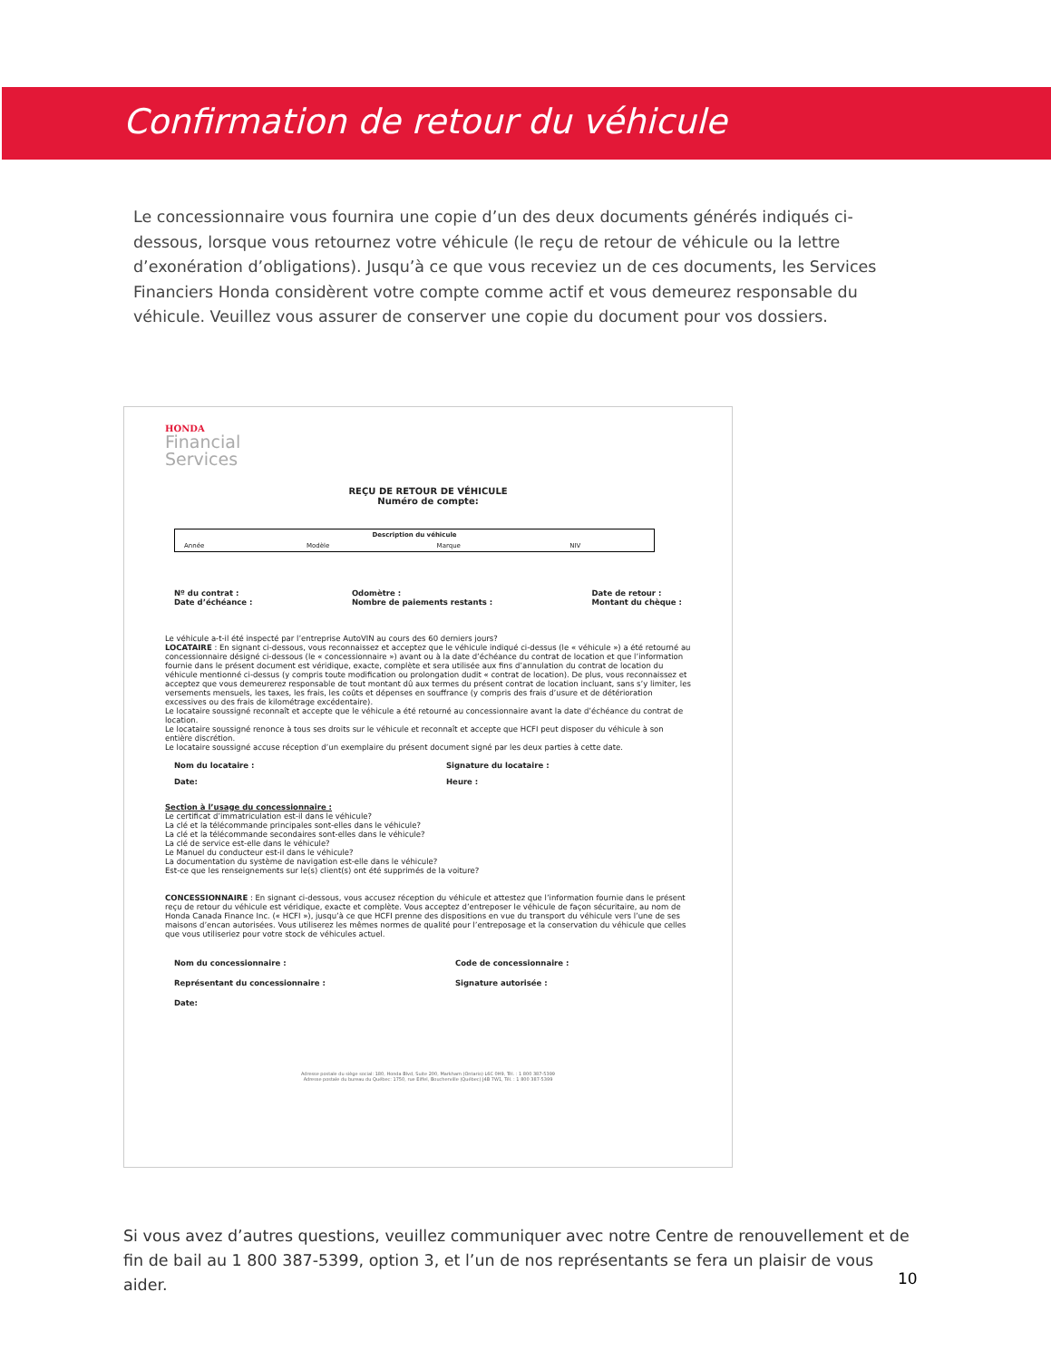Confirmation de retour du véhicule
Le concessionnaire vous fournira une copie d’un des deux documents générés indiqués ci-dessous, lorsque vous retournez votre véhicule (le reçu de retour de véhicule ou la lettre d’exonération d’obligations). Jusqu’à ce que vous receviez un de ces documents, les Services Financiers Honda considèrent votre compte comme actif et vous demeurez responsable du véhicule. Veuillez vous assurer de conserver une copie du document pour vos dossiers.
HONDA
Financial
Services
REÇU DE RETOUR DE VÉHICULE
Numéro de compte:
| Description du véhicule | | | |
| --- | --- | --- | --- |
| Année | Modèle | Marque | NIV |
Nº du contrat :
Date d’échéance : Odomètre :
Nombre de paiements restants : Date de retour :
Montant du chèque :
Le véhicule a-t-il été inspecté par l’entreprise AutoVIN au cours des 60 derniers jours?
LOCATAIRE : En signant ci-dessous, vous reconnaissez et acceptez que le véhicule indiqué ci-dessus (le « véhicule ») a été retourné au concessionnaire désigné ci-dessous (le « concessionnaire ») avant ou à la date d’échéance du contrat de location et que l’information fournie dans le présent document est véridique, exacte, complète et sera utilisée aux fins d’annulation du contrat de location du véhicule mentionné ci-dessus (y compris toute modification ou prolongation dudit « contrat de location). De plus, vous reconnaissez et acceptez que vous demeurerez responsable de tout montant dû aux termes du présent contrat de location incluant, sans s’y limiter, les versements mensuels, les taxes, les frais, les coûts et dépenses en souffrance (y compris des frais d’usure et de détérioration excessives ou des frais de kilométrage excédentaire).
Le locataire soussigné reconnaît et accepte que le véhicule a été retourné au concessionnaire avant la date d’échéance du contrat de location.
Le locataire soussigné renonce à tous ses droits sur le véhicule et reconnaît et accepte que HCFI peut disposer du véhicule à son entière discrétion.
Le locataire soussigné accuse réception d’un exemplaire du présent document signé par les deux parties à cette date.
Nom du locataire : Signature du locataire :
Date: Heure :
Section à l’usage du concessionnaire :
Le certificat d’immatriculation est-il dans le véhicule?
La clé et la télécommande principales sont-elles dans le véhicule?
La clé et la télécommande secondaires sont-elles dans le véhicule?
La clé de service est-elle dans le véhicule?
Le Manuel du conducteur est-il dans le véhicule?
La documentation du système de navigation est-elle dans le véhicule?
Est-ce que les renseignements sur le(s) client(s) ont été supprimés de la voiture?
CONCESSIONNAIRE : En signant ci-dessous, vous accusez réception du véhicule et attestez que l’information fournie dans le présent reçu de retour du véhicule est véridique, exacte et complète. Vous acceptez d’entreposer le véhicule de façon sécuritaire, au nom de Honda Canada Finance Inc. (« HCFI »), jusqu’à ce que HCFI prenne des dispositions en vue du transport du véhicule vers l’une de ses maisons d’encan autorisées. Vous utiliserez les mêmes normes de qualité pour l’entreposage et la conservation du véhicule que celles que vous utiliseriez pour votre stock de véhicules actuel.
Nom du concessionnaire : Code de concessionnaire :
Représentant du concessionnaire : Signature autorisée :
Date:
Adresse postale du siège social: 180, Honda Blvd, Suite 200, Markham (Ontario) L6C 0H9, Tél. : 1 800 387-5399
Adresse postale du bureau du Québec: 1750, rue Eiffel, Boucherville (Québec) J4B 7W1, Tél. : 1 800 387-5399
Si vous avez d’autres questions, veuillez communiquer avec notre Centre de renouvellement et de fin de bail au 1 800 387-5399, option 3, et l’un de nos représentants se fera un plaisir de vous aider.
10